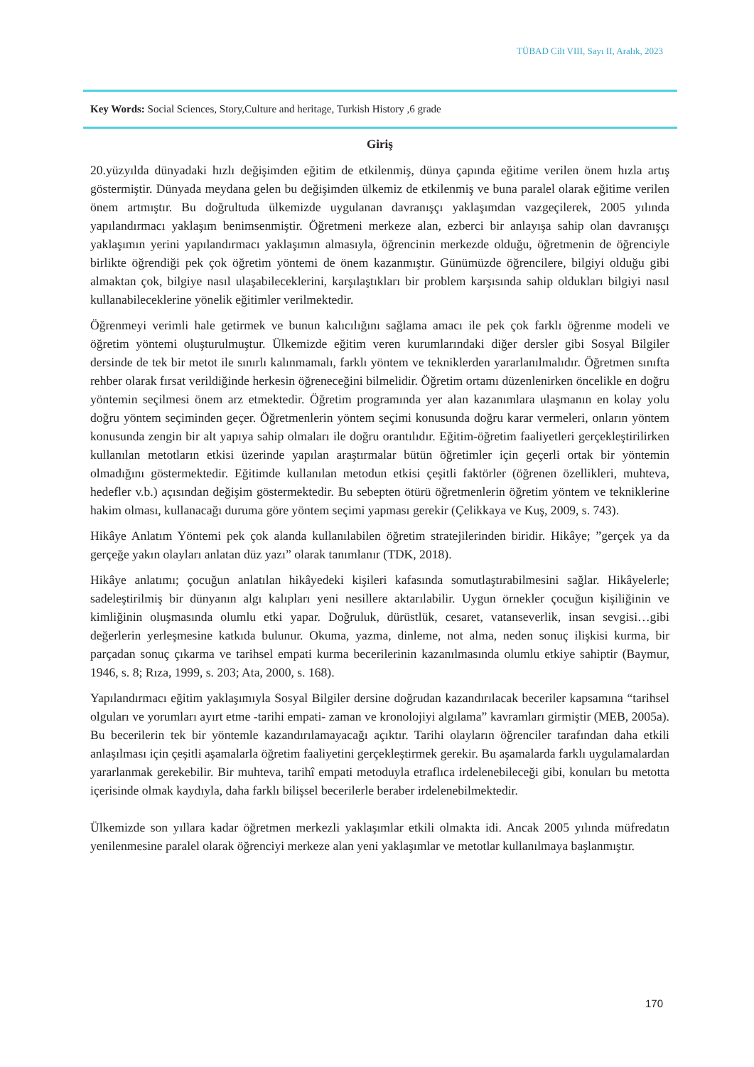TÜBAD Cilt VIII, Sayı II, Aralık, 2023
Key Words: Social Sciences, Story,Culture and heritage, Turkish History ,6 grade
Giriş
20.yüzyılda dünyadaki hızlı değişimden eğitim de etkilenmiş, dünya çapında eğitime verilen önem hızla artış göstermiştir. Dünyada meydana gelen bu değişimden ülkemiz de etkilenmiş ve buna paralel olarak eğitime verilen önem artmıştır. Bu doğrultuda ülkemizde uygulanan davranışçı yaklaşımdan vazgeçilerek, 2005 yılında yapılandırmacı yaklaşım benimsenmiştir. Öğretmeni merkeze alan, ezberci bir anlayışa sahip olan davranışçı yaklaşımın yerini yapılandırmacı yaklaşımın almasıyla, öğrencinin merkezde olduğu, öğretmenin de öğrenciyle birlikte öğrendiği pek çok öğretim yöntemi de önem kazanmıştır. Günümüzde öğrencilere, bilgiyi olduğu gibi almaktan çok, bilgiye nasıl ulaşabileceklerini, karşılaştıkları bir problem karşısında sahip oldukları bilgiyi nasıl kullanabileceklerine yönelik eğitimler verilmektedir.
Öğrenmeyi verimli hale getirmek ve bunun kalıcılığını sağlama amacı ile pek çok farklı öğrenme modeli ve öğretim yöntemi oluşturulmuştur. Ülkemizde eğitim veren kurumlarındaki diğer dersler gibi Sosyal Bilgiler dersinde de tek bir metot ile sınırlı kalınmamalı, farklı yöntem ve tekniklerden yararlanılmalıdır. Öğretmen sınıfta rehber olarak fırsat verildiğinde herkesin öğreneceğini bilmelidir. Öğretim ortamı düzenlenirken öncelikle en doğru yöntemin seçilmesi önem arz etmektedir. Öğretim programında yer alan kazanımlara ulaşmanın en kolay yolu doğru yöntem seçiminden geçer. Öğretmenlerin yöntem seçimi konusunda doğru karar vermeleri, onların yöntem konusunda zengin bir alt yapıya sahip olmaları ile doğru orantılıdır. Eğitim-öğretim faaliyetleri gerçekleştirilirken kullanılan metotların etkisi üzerinde yapılan araştırmalar bütün öğretimler için geçerli ortak bir yöntemin olmadığını göstermektedir. Eğitimde kullanılan metodun etkisi çeşitli faktörler (öğrenen özellikleri, muhteva, hedefler v.b.) açısından değişim göstermektedir. Bu sebepten ötürü öğretmenlerin öğretim yöntem ve tekniklerine hakim olması, kullanacağı duruma göre yöntem seçimi yapması gerekir (Çelikkaya ve Kuş, 2009, s. 743).
Hikâye Anlatım Yöntemi pek çok alanda kullanılabilen öğretim stratejilerinden biridir. Hikâye; ”gerçek ya da gerçeğe yakın olayları anlatan düz yazı” olarak tanımlanır (TDK, 2018).
Hikâye anlatımı; çocuğun anlatılan hikâyedeki kişileri kafasında somutlaştırabilmesini sağlar. Hikâyelerle; sadeleştirilmiş bir dünyanın algı kalıpları yeni nesillere aktarılabilir. Uygun örnekler çocuğun kişiliğinin ve kimliğinin oluşmasında olumlu etki yapar. Doğruluk, dürüstlük, cesaret, vatanseverlik, insan sevgisi…gibi değerlerin yerleşmesine katkıda bulunur. Okuma, yazma, dinleme, not alma, neden sonuç ilişkisi kurma, bir parçadan sonuç çıkarma ve tarihsel empati kurma becerilerinin kazanılmasında olumlu etkiye sahiptir (Baymur, 1946, s. 8; Rıza, 1999, s. 203; Ata, 2000, s. 168).
Yapılandırmacı eğitim yaklaşımıyla Sosyal Bilgiler dersine doğrudan kazandırılacak beceriler kapsamına “tarihsel olguları ve yorumları ayırt etme -tarihi empati- zaman ve kronolojiyi algılama” kavramları girmiştir (MEB, 2005a). Bu becerilerin tek bir yöntemle kazandırılamayacağı açıktır. Tarihi olayların öğrenciler tarafından daha etkili anlaşılması için çeşitli aşamalarla öğretim faaliyetini gerçekleştirmek gerekir. Bu aşamalarda farklı uygulamalardan yararlanmak gerekebilir. Bir muhteva, tarihî empati metoduyla etraflıca irdelenebileceği gibi, konuları bu metotta içerisinde olmak kaydıyla, daha farklı bilişsel becerilerle beraber irdelenebilmektedir.
Ülkemizde son yıllara kadar öğretmen merkezli yaklaşımlar etkili olmakta idi. Ancak 2005 yılında müfredatın yenilenmesine paralel olarak öğrenciyi merkeze alan yeni yaklaşımlar ve metotlar kullanılmaya başlanmıştır.
170